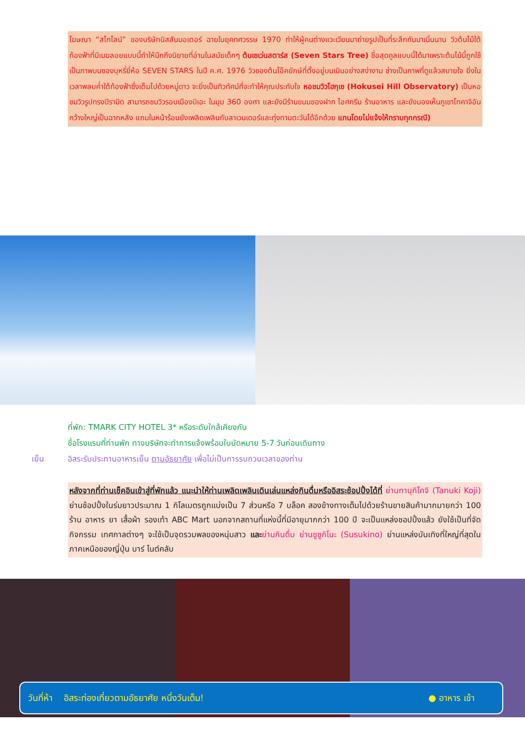โฆษณา “สไกไลน์” ของบริษัทนิสสันมอเตอร์ ฉายในยุคทศวรรษ 1970 ทำให้ผู้คนต่างแวะเวียนมาถ่ายรูปเป็นที่ระลึกกันมาเนิ่นนาน วิวต้นไม้ใต้ท้องฟ้าที่มีเมฆลอยแบบนี้ทำให้นึกถึงนิยายที่อ่านในสมัยเด็กๆ ต้นเซเว่นสตาร์ส (Seven Stars Tree) ชื่อสุดคูลแบบนี้ได้มาเพราะต้นไม้นี้ถูกใช้เป็นภาพบนซองบุหรี่ยี่ห้อ SEVEN STARS ในปี ค.ศ. 1976 วิวของต้นโอ๊คยักษ์ที่ตั้งอยู่บนเนินอย่างสง่างาม ช่างเป็นภาพที่ดูแล้วสบายใจ ยิ่งในเวลาพลบค่ำใต้ท้องฟ้าซึ่งเต็มไปด้วยหมู่ดาว จะยิ่งเป็นทิวทัศน์ที่จะทำให้คุณประทับใจ หอชมวิวโฮกุเซ (Hokusei Hill Observatory) เป็นหอชมวิวรูปทรงปิรามิด สามารถชมวิวรอบเมืองบิเอะ ในมุม 360 องศา และยังมีร้านขนมของฝาก ไอศกรีม ร้านอาหาร และยังมองเห็นภูเขาโทคาจิอันกว้างใหญ่เป็นฉากหลัง แถมในหน้าร้อนยังเพลิดเพลินกับลาเวนเดอร์และทุ่งทานตะวันได้อีกด้วย แทนโดยไม่แจ้งให้ทราบทุกกรณี)
ที่พัก: TMARK CITY HOTEL 3* หรือระดับใกล้เคียงกัน
ชื่อโรงแรมที่ท่านพัก ทางบริษัทจะทำการแจ้งพร้อมใบนัดหมาย 5-7 วันก่อนเดินทาง
เย็น อิสระรับประทานอาหารเย็น ตามอัธยาศัย เพื่อไม่เป็นการรบกวนเวลาของท่าน
หลังจากที่ท่านเช็คอินเข้าสู่ที่พักแล้ว แนะนำให้ท่านเพลิดเพลินเดินเล่นแหล่งกินดื่มหรืออิสระช้อปปิ้งได้ที่ ย่านทานุกิโคจิ (Tanuki Koji) ย่านช้อปปิ้งในร่มยาวประมาณ 1 กิโลเมตรถูกแบ่งเป็น 7 ส่วนหรือ 7 บล็อค สองข้างทางเต็มไปด้วยร้านขายสินค้ามากมายกว่า 100 ร้าน อาหาร ยา เสื้อผ้า รองเท้า ABC Mart นอกจากสถานที่แห่งนี้ที่มีอายุมากกว่า 100 ปี จะเป็นแหล่งชอปปิ้งแล้ว ยังใช้เป็นที่จัดกิจกรรม เทศกาลต่างๆ จะใช้เป็นจุดรวมพลของหนุ่มสาว และ ย่านกินดื่ม ย่านซูซูกิโนะ (Susukino) ย่านแหล่งบันเทิงที่ใหญ่ที่สุดในภาคเหนือของญี่ปุ่น บาร์ ไนต์คลับ
วันที่ห้า อิสระท่องเที่ยวตามอัธยาศัย หนึ่งวันเต็ม! ● อาหาร เช้า